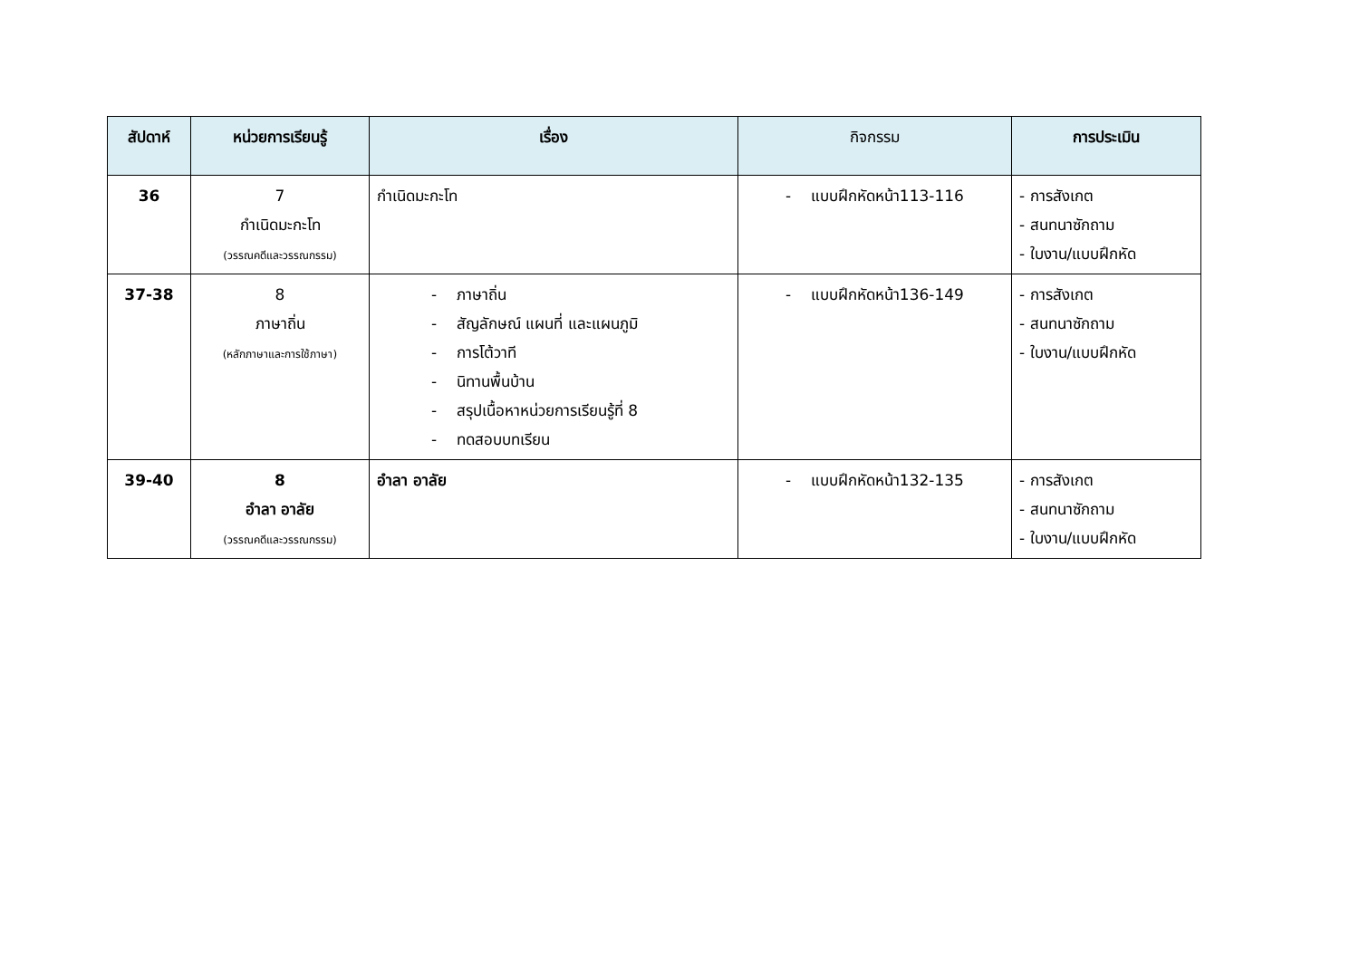| สัปดาห์ | หน่วยการเรียนรู้ | เรื่อง | กิจกรรม | การประเมิน |
| --- | --- | --- | --- | --- |
| 36 | 7 กำเนิดมะกะโท (วรรณคดีและวรรณกรรม) | กำเนิดมะกะโท | - แบบฝึกหัดหน้า113-116 | - การสังเกต - สนทนาซักถาม - ใบงาน/แบบฝึกหัด |
| 37-38 | 8 ภาษาถิ่น (หลักภาษาและการใช้ภาษา) | - ภาษาถิ่น - สัญลักษณ์ แผนที่ และแผนภูมิ - การโต้วาที - นิทานพื้นบ้าน - สรุปเนื้อหาหน่วยการเรียนรู้ที่ 8 - ทดสอบบทเรียน | - แบบฝึกหัดหน้า136-149 | - การสังเกต - สนทนาซักถาม - ใบงาน/แบบฝึกหัด |
| 39-40 | 8 อำลา อาลัย (วรรณคดีและวรรณกรรม) | อำลา อาลัย | - แบบฝึกหัดหน้า132-135 | - การสังเกต - สนทนาซักถาม - ใบงาน/แบบฝึกหัด |